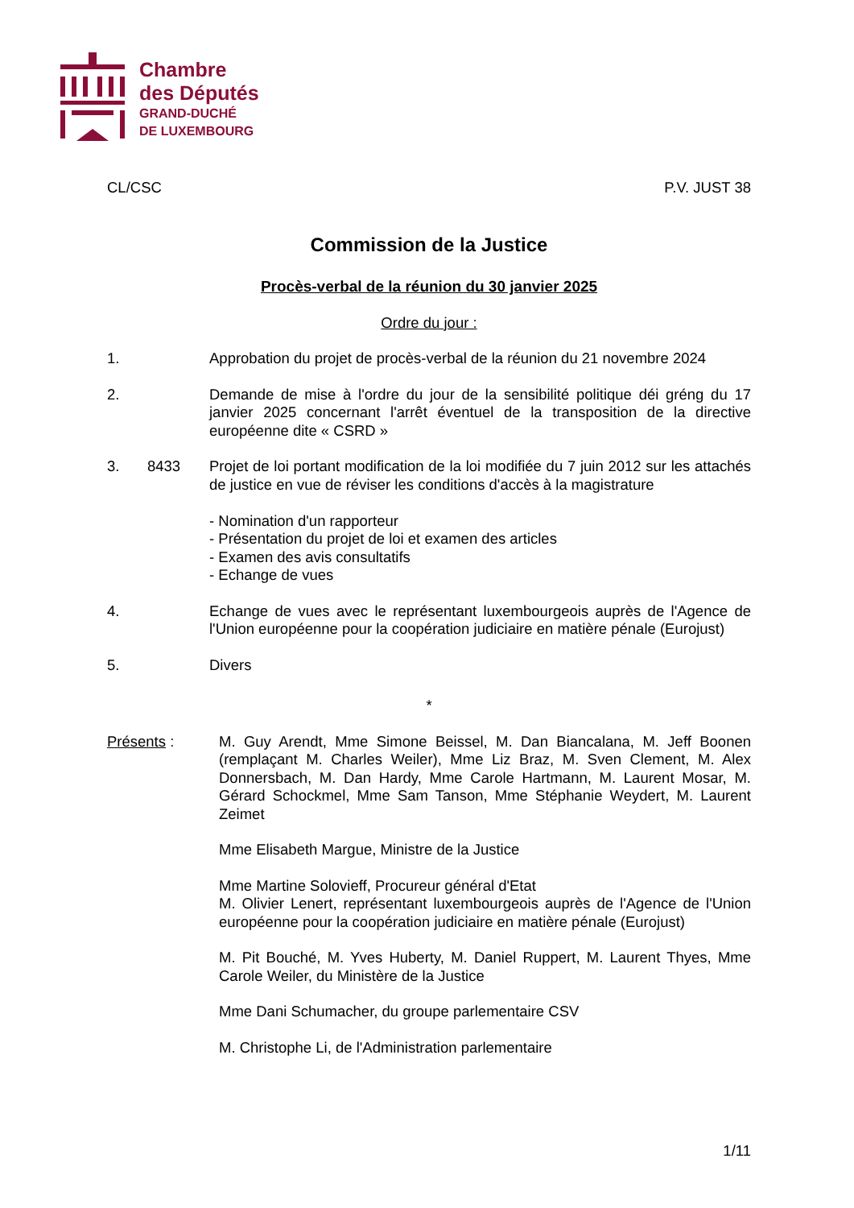Chambre
des Députés
GRAND-DUCHÉ
DE LUXEMBOURG
CL/CSC P.V. JUST 38
Commission de la Justice
Procès-verbal de la réunion du 30 janvier 2025
Ordre du jour :
1. Approbation du projet de procès-verbal de la réunion du 21 novembre 2024
2. Demande de mise à l'ordre du jour de la sensibilité politique déi gréng du 17 janvier 2025 concernant l'arrêt éventuel de la transposition de la directive européenne dite « CSRD »
3. 8433 Projet de loi portant modification de la loi modifiée du 7 juin 2012 sur les attachés de justice en vue de réviser les conditions d'accès à la magistrature
- Nomination d'un rapporteur
- Présentation du projet de loi et examen des articles
- Examen des avis consultatifs
- Echange de vues
4. Echange de vues avec le représentant luxembourgeois auprès de l'Agence de l'Union européenne pour la coopération judiciaire en matière pénale (Eurojust)
5. Divers
*
Présents : M. Guy Arendt, Mme Simone Beissel, M. Dan Biancalana, M. Jeff Boonen (remplaçant M. Charles Weiler), Mme Liz Braz, M. Sven Clement, M. Alex Donnersbach, M. Dan Hardy, Mme Carole Hartmann, M. Laurent Mosar, M. Gérard Schockmel, Mme Sam Tanson, Mme Stéphanie Weydert, M. Laurent Zeimet
Mme Elisabeth Margue, Ministre de la Justice
Mme Martine Solovieff, Procureur général d'Etat
M. Olivier Lenert, représentant luxembourgeois auprès de l'Agence de l'Union européenne pour la coopération judiciaire en matière pénale (Eurojust)
M. Pit Bouché, M. Yves Huberty, M. Daniel Ruppert, M. Laurent Thyes, Mme Carole Weiler, du Ministère de la Justice
Mme Dani Schumacher, du groupe parlementaire CSV
M. Christophe Li, de l'Administration parlementaire
1/11